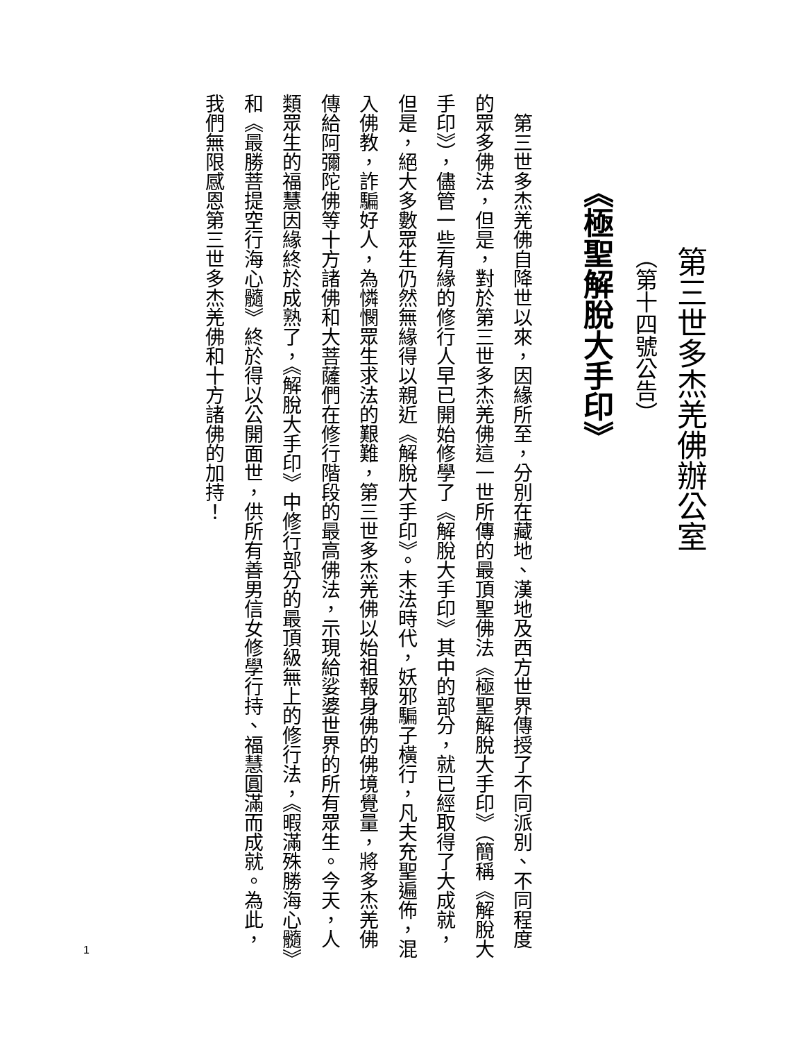第三世多杰羌佛辦公室
（第十四號公告）
《極聖解脫大手印》
第三世多杰羌佛自降世以來，因緣所至，分別在藏地、漢地及西方世界傳授了不同派別、不同程度的眾多佛法，但是，對於第三世多杰羌佛這一世所傳的最頂聖佛法《極聖解脫大手印》（簡稱《解脫大手印》），儘管一些有緣的修行人早已開始修學了《解脫大手印》其中的部分，就已經取得了大成就，但是，絕大多數眾生仍然無緣得以親近《解脫大手印》。末法時代，妖邪騙子橫行，凡夫充聖遍佈，混入佛教，詐騙好人，為憐憫眾生求法的艱難，第三世多杰羌佛以始祖報身佛的佛境覺量，將多杰羌佛傳給阿彌陀佛等十方諸佛和大菩薩們在修行階段的最高佛法，示現給娑婆世界的所有眾生。今天，人類眾生的福慧因緣終於成熟了，《解脫大手印》中修行部分的最頂級無上的修行法，《暇滿殊勝海心髓》和《最勝菩提空行海心髓》終於得以公開面世，供所有善男信女修學行持、福慧圓滿而成就。為此，我們無限感恩第三世多杰羌佛和十方諸佛的加持！
1